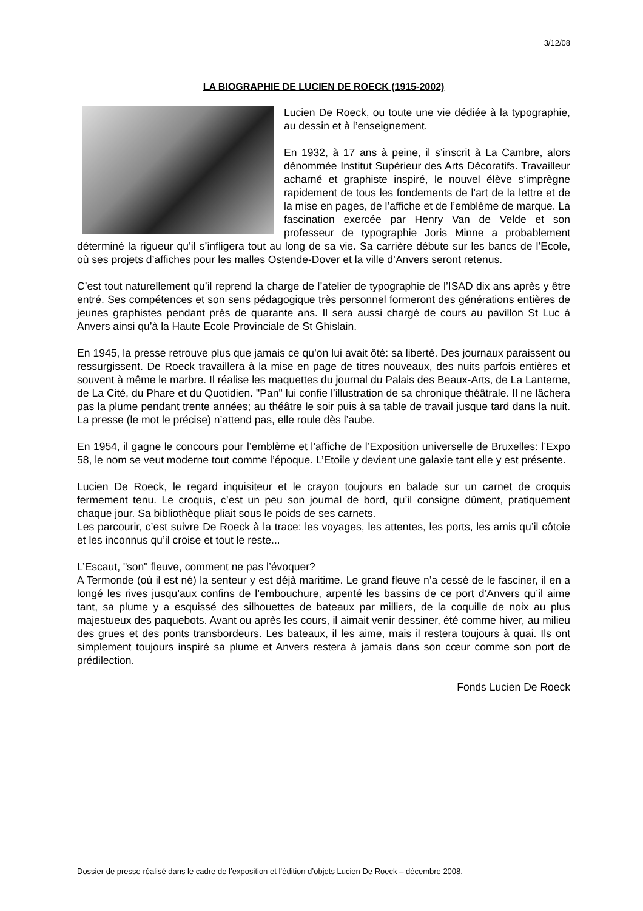3/12/08
LA BIOGRAPHIE DE LUCIEN DE ROECK (1915-2002)
Lucien De Roeck, ou toute une vie dédiée à la typographie, au dessin et à l’enseignement.
En 1932, à 17 ans à peine, il s’inscrit à La Cambre, alors dénommée Institut Supérieur des Arts Décoratifs. Travailleur acharné et graphiste inspiré, le nouvel élève s’imprègne rapidement de tous les fondements de l’art de la lettre et de la mise en pages, de l’affiche et de l’emblème de marque. La fascination exercée par Henry Van de Velde et son professeur de typographie Joris Minne a probablement déterminé la rigueur qu’il s’infligera tout au long de sa vie. Sa carrière débute sur les bancs de l’Ecole, où ses projets d’affiches pour les malles Ostende-Dover et la ville d’Anvers seront retenus.
C’est tout naturellement qu’il reprend la charge de l’atelier de typographie de l’ISAD dix ans après y être entré. Ses compétences et son sens pédagogique très personnel formeront des générations entières de jeunes graphistes pendant près de quarante ans. Il sera aussi chargé de cours au pavillon St Luc à Anvers ainsi qu’à la Haute Ecole Provinciale de St Ghislain.
En 1945, la presse retrouve plus que jamais ce qu’on lui avait ôté: sa liberté. Des journaux paraissent ou ressurgissent. De Roeck travaillera à la mise en page de titres nouveaux, des nuits parfois entières et souvent à même le marbre. Il réalise les maquettes du journal du Palais des Beaux-Arts, de La Lanterne, de La Cité, du Phare et du Quotidien. "Pan" lui confie l’illustration de sa chronique théâtrale. Il ne lâchera pas la plume pendant trente années; au théâtre le soir puis à sa table de travail jusque tard dans la nuit. La presse (le mot le précise) n’attend pas, elle roule dès l’aube.
En 1954, il gagne le concours pour l’emblème et l’affiche de l’Exposition universelle de Bruxelles: l’Expo 58, le nom se veut moderne tout comme l’époque. L’Etoile y devient une galaxie tant elle y est présente.
Lucien De Roeck, le regard inquisiteur et le crayon toujours en balade sur un carnet de croquis fermement tenu. Le croquis, c’est un peu son journal de bord, qu’il consigne dûment, pratiquement chaque jour. Sa bibliothèque pliait sous le poids de ses carnets.
Les parcourir, c’est suivre De Roeck à la trace: les voyages, les attentes, les ports, les amis qu’il côtoie et les inconnus qu’il croise et tout le reste...
L’Escaut, "son" fleuve, comment ne pas l’évoquer?
A Termonde (où il est né) la senteur y est déjà maritime. Le grand fleuve n’a cessé de le fasciner, il en a longé les rives jusqu’aux confins de l’embouchure, arpenté les bassins de ce port d’Anvers qu’il aime tant, sa plume y a esquissé des silhouettes de bateaux par milliers, de la coquille de noix au plus majestueux des paquebots. Avant ou après les cours, il aimait venir dessiner, été comme hiver, au milieu des grues et des ponts transbordeurs. Les bateaux, il les aime, mais il restera toujours à quai. Ils ont simplement toujours inspiré sa plume et Anvers restera à jamais dans son cœur comme son port de prédilection.
Fonds Lucien De Roeck
Dossier de presse réalisé dans le cadre de l’exposition et l’édition d’objets Lucien De Roeck – décembre 2008.